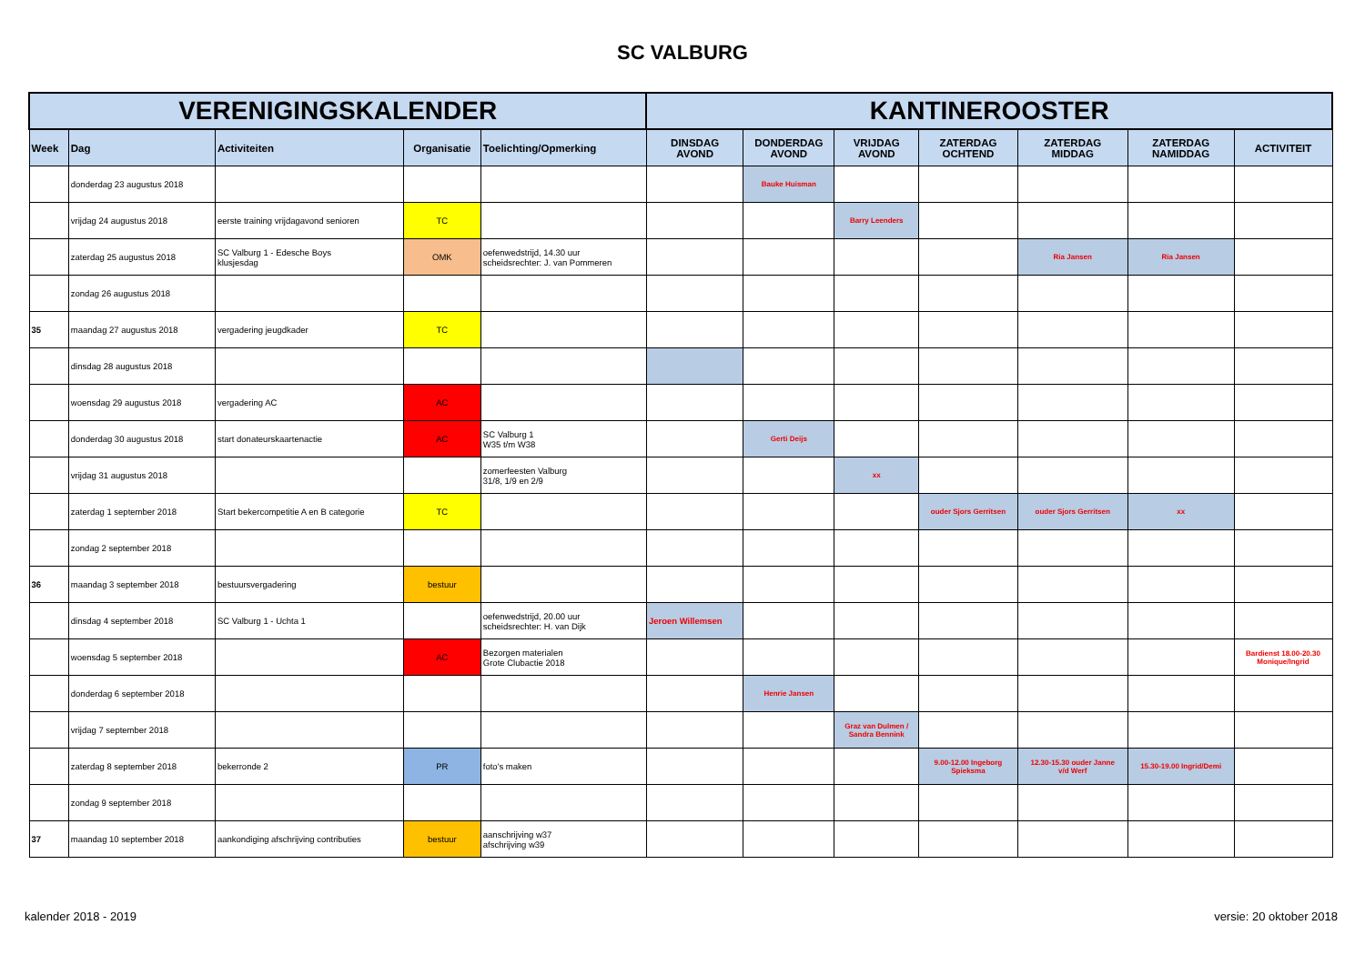SC VALBURG
| VERENIGINGSKALENDER | | | | | KANTINEROOSTER | | | | | | |
| --- | --- | --- | --- | --- | --- | --- | --- | --- | --- | --- | --- |
| Week | Dag | Activiteiten | Organisatie | Toelichting/Opmerking | DINSDAG AVOND | DONDERDAG AVOND | VRIJDAG AVOND | ZATERDAG OCHTEND | ZATERDAG MIDDAG | ZATERDAG NAMIDDAG | ACTIVITEIT |
| | donderdag 23 augustus 2018 | | | | | Bauke Huisman | | | | | |
| | vrijdag 24 augustus 2018 | eerste training vrijdagavond senioren | TC | | | | Barry Leenders | | | | |
| | zaterdag 25 augustus 2018 | SC Valburg 1 - Edesche Boys klusjesdag | OMK | oefenwedstrijd, 14.30 uur scheidsrechter: J. van Pommeren | | | | | Ria Jansen | Ria Jansen | |
| | zondag 26 augustus 2018 | | | | | | | | | | |
| 35 | maandag 27 augustus 2018 | vergadering jeugdkader | TC | | | | | | | | |
| | dinsdag 28 augustus 2018 | | | | | | | | | | |
| | woensdag 29 augustus 2018 | vergadering AC | AC | | | | | | | | |
| | donderdag 30 augustus 2018 | start donateurskaartenactie | AC | SC Valburg 1 W35 t/m W38 | | Gerti Deijs | | | | | |
| | vrijdag 31 augustus 2018 | | | zomerfeesten Valburg 31/8, 1/9 en 2/9 | | | xx | | | | |
| | zaterdag 1 september 2018 | Start bekercompetitie A en B categorie | TC | | | | | ouder Sjors Gerritsen | ouder Sjors Gerritsen | xx | |
| | zondag 2 september 2018 | | | | | | | | | | |
| 36 | maandag 3 september 2018 | bestuursvergadering | bestuur | | | | | | | | |
| | dinsdag 4 september 2018 | SC Valburg 1 - Uchta 1 | | oefenwedstrijd, 20.00 uur scheidsrechter: H. van Dijk | Jeroen Willemsen | | | | | | |
| | woensdag 5 september 2018 | | AC | Bezorgen materialen Grote Clubactie 2018 | | | | | | | Bardienst 18.00-20.30 Monique/Ingrid |
| | donderdag 6 september 2018 | | | | | Henrie Jansen | | | | | |
| | vrijdag 7 september 2018 | | | | | | Graz van Dulmen / Sandra Bennink | | | | |
| | zaterdag 8 september 2018 | bekerronde 2 | PR | foto's maken | | | | 9.00-12.00 Ingeborg Spieksma | 12.30-15.30 ouder Janne v/d Werf | 15.30-19.00 Ingrid/Demi | |
| | zondag 9 september 2018 | | | | | | | | | | |
| 37 | maandag 10 september 2018 | aankondiging afschrijving contributies | bestuur | aanschrijving w37 afschrijving w39 | | | | | | | |
kalender 2018 - 2019 versie: 20 oktober 2018